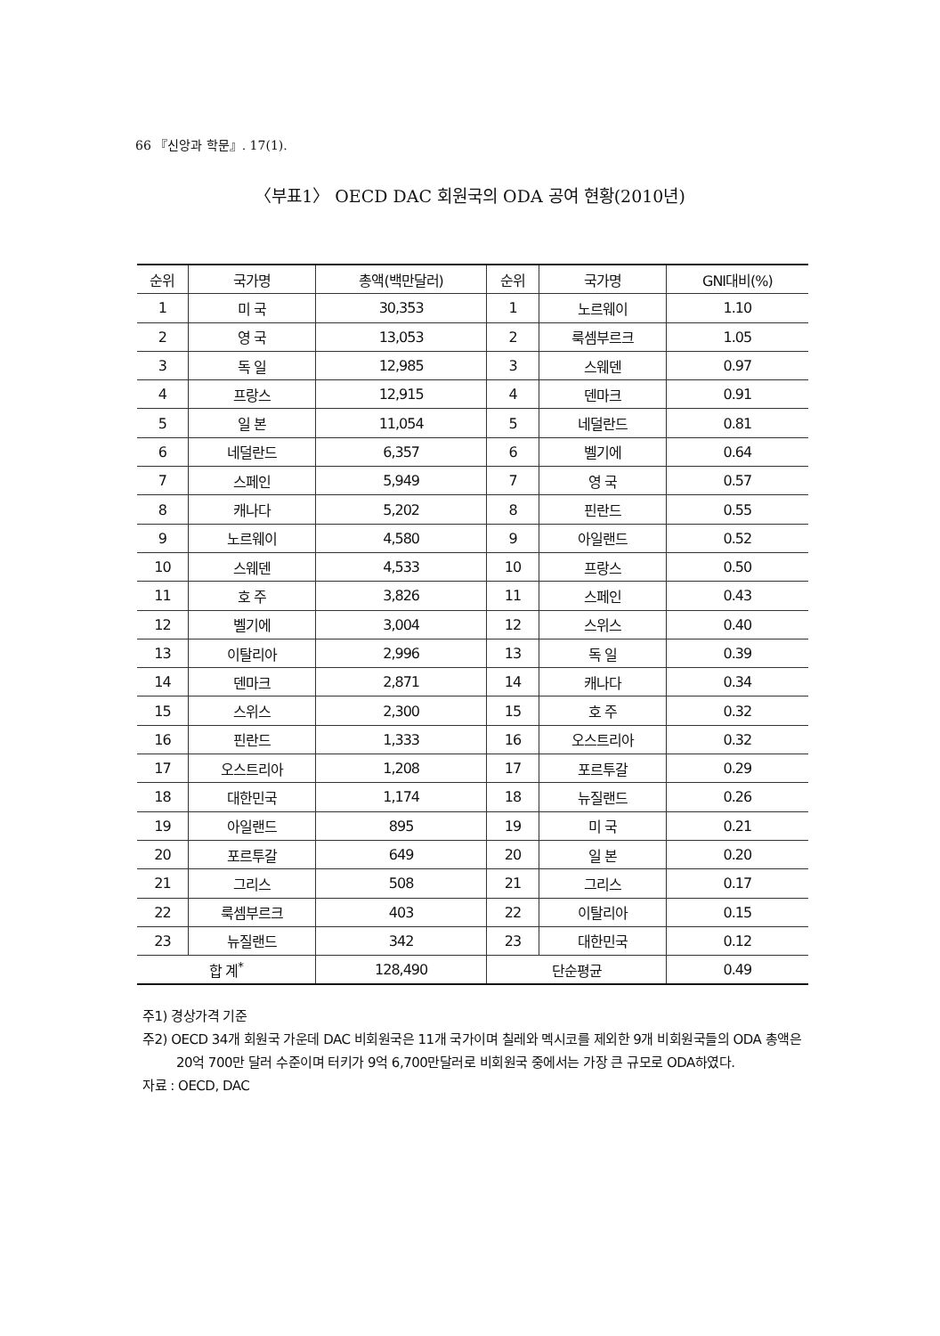66 『신앙과 학문』. 17(1).
〈부표1〉 OECD DAC 회원국의 ODA 공여 현황(2010년)
| 순위 | 국가명 | 총액(백만달러) | 순위 | 국가명 | GNI대비(%) |
| --- | --- | --- | --- | --- | --- |
| 1 | 미 국 | 30,353 | 1 | 노르웨이 | 1.10 |
| 2 | 영 국 | 13,053 | 2 | 룩셈부르크 | 1.05 |
| 3 | 독 일 | 12,985 | 3 | 스웨덴 | 0.97 |
| 4 | 프랑스 | 12,915 | 4 | 덴마크 | 0.91 |
| 5 | 일 본 | 11,054 | 5 | 네덜란드 | 0.81 |
| 6 | 네덜란드 | 6,357 | 6 | 벨기에 | 0.64 |
| 7 | 스페인 | 5,949 | 7 | 영 국 | 0.57 |
| 8 | 캐나다 | 5,202 | 8 | 핀란드 | 0.55 |
| 9 | 노르웨이 | 4,580 | 9 | 아일랜드 | 0.52 |
| 10 | 스웨덴 | 4,533 | 10 | 프랑스 | 0.50 |
| 11 | 호 주 | 3,826 | 11 | 스페인 | 0.43 |
| 12 | 벨기에 | 3,004 | 12 | 스위스 | 0.40 |
| 13 | 이탈리아 | 2,996 | 13 | 독 일 | 0.39 |
| 14 | 덴마크 | 2,871 | 14 | 캐나다 | 0.34 |
| 15 | 스위스 | 2,300 | 15 | 호 주 | 0.32 |
| 16 | 핀란드 | 1,333 | 16 | 오스트리아 | 0.32 |
| 17 | 오스트리아 | 1,208 | 17 | 포르투갈 | 0.29 |
| 18 | 대한민국 | 1,174 | 18 | 뉴질랜드 | 0.26 |
| 19 | 아일랜드 | 895 | 19 | 미 국 | 0.21 |
| 20 | 포르투갈 | 649 | 20 | 일 본 | 0.20 |
| 21 | 그리스 | 508 | 21 | 그리스 | 0.17 |
| 22 | 룩셈부르크 | 403 | 22 | 이탈리아 | 0.15 |
| 23 | 뉴질랜드 | 342 | 23 | 대한민국 | 0.12 |
| 합 계<sup>*</sup> | | 128,490 | 단순평균 | | 0.49 |
주1) 경상가격 기준
주2) OECD 34개 회원국 가운데 DAC 비회원국은 11개 국가이며 칠레와 멕시코를 제외한 9개 비회원국들의 ODA 총액은 20억 700만 달러 수준이며 터키가 9억 6,700만달러로 비회원국 중에서는 가장 큰 규모로 ODA하였다.
자료 : OECD, DAC